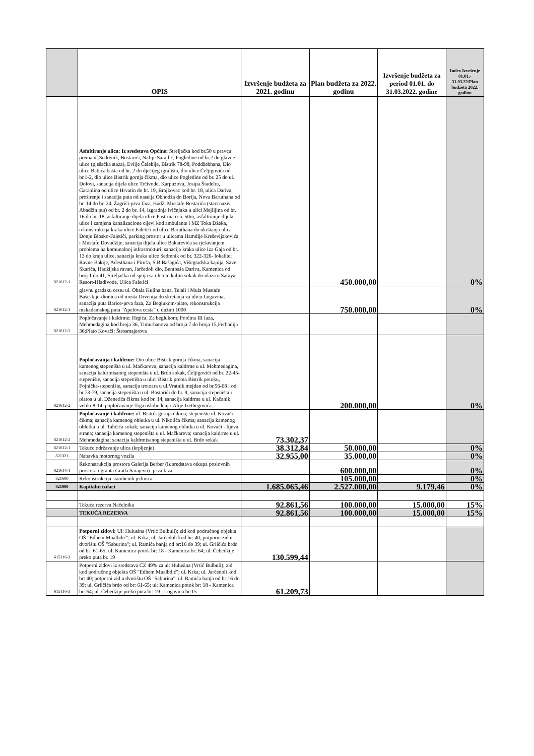| | OPIS | Izvršenje budžeta za 2021. godinu | Plan budžeta za 2022. godinu | Izvršenje budžeta za period 01.01. do 31.03.2022. godine | Index Izvršenje 01.01.- 31.03.22/Plan budžeta 2022. godinu |
| --- | --- | --- | --- | --- | --- |
| 821612-1 | Asfaltiranje ulica: Iz sredstava Općine: Streljačka kod br.50 u pravcu prema ul.Sedrenik, Bostarići, Nafije Sarajlić, Pogledine od br.2 do glavne ulice (pješačka staza), Evlije Čelebije, Bistrik 78-98, Poddžebhana, Dio ulice Babića bašta od br. 2 do dječijeg igrališta, dio ulice Čeljigovići od br.1-2, dio ulice Bistrik gornja čikma, dio ulice Pogledine od br. 25 do ul. Dolovi, sanacija dijela ulice Trčivode, Karpuzova, Josipa Štadelra, Garaplina od ulice Hrvatin do br. 19, Brajkovac kod br. 18, ulica Dariva, proširenje i sanacija puta od naselja Obhodža do Borija, Nova Baruthana od br. 14 do br. 24, Žagrići-prva faza, Hadži Mustafe Bostarića (stari naziv Abadžin put) od br. 2 do br. 14, izgradnja ivičnjaka u ulici Mejlijina od br. 16 do br. 18, asfaltiranje dijela ulice Pastrma cca. 50m, asfaltiranje dijela ulice i zamjena kanalizacione cijevi kod ambulante i MZ Toka Džeka, rekonstrukcija kraka ulice Faletići od ulice Baruthana do ukrštanja ulica Donje Biosko-Faletići, parking prostor u ulicama Hamdije Kreševljakovića i Mustafe Dovadžije, sanacija dijela ulice Bakarevića sa rješavanjem problema na komunalnoj infrastrukturi, sanacija kraka ulice Iza Gaja od br. 13 do kraja ulice, sanacija kraka ulice Sedrenik od br. 322-326- lokalitet Ravne Bakije, Adesthana i Piruša, S.B.Bašagića, Višegradska kapija, Save Skarića, Hadžijska ravan, Jarčedoli dio, Bentbaša Dariva, Kamenica od broj 1 do 41, Streljačka od spoja sa ulicom kaljin sokak do ulaza u Saraya Resort-Hladivode, Ulica Faletići | | 450.000,00 | | 0% |
| 821612-1 | glavnu gradsku cestu ul. Obala Kulina bana, Telali i Mula Mustafe Bašeskije-dionica od mosta Drvenija do skretanja za ulicu Logavina, sanacija puta Barice-prva faza, Za Beglukom-plato, rekonstrukcija makadamskog puta "Apelova cesta" u dužini 1000 | | 750.000,00 | | 0% |
| 821612-2 | Popločavanje i kaldrme: Hrgića; Za beglukom; Porčina III faza, Mehmedagina kod broja 36, Timurhanova od broja 7 do broja 15,Ferhadija 36;Plato Kovači; Štrosmajerova | | | | |
| 821612-2 | Popločavanja i kaldrme: Dio ulice Bistrik gornja čikma, sanacija kamenog stepeništa u ul. Mačkareva, sanacija kaldrme u ul. Mehmedagina, sanacija kaldrmisanog stepeništa u ul. Brdo sokak, Čeljigovići od br. 22-45-stepenište, sanacija stepeništa u ulici Bistrik prema Bistrik potoku, Fojnička-stepenište, sanacija trotoara u ul.Vratnik mejdan od br.56-68 i od br.73-79, sanacija stepeništa u ul. Bostarići do br. 9, sanacija stepeništa i platoa u ul. Dženetića čikma kod br. 14, sanacija kaldrme u ul. Kačanik veliki 8-14, popločavanje Trga oslobođenja-Alije Izetbegovića. | | 200.000,00 | | 0% |
| 821612-2 | Popločavanje i kaldrme: ul. Bistrik gornja čikma; stepenište ul. Kovači čikma; sanacija kamenog oblutka u ul. Nikolića čikma; sanacija kamenog oblutka u ul. Tahčića sokak; sanacija kamenog oblutka u ul. Kovači - lijeva strana; sanacija kamenog stepeništa u ul. Mačkareva; sanacija kaldrme u ul. Mehmedagina; sanacija kaldrmisanog stepeništa u ul. Brdo sokak | 73.302,37 | | | |
| 821612-1 | Tekuće održavanje ulica (krpljenje) | 38.312,84 | 50.000,00 | | 0% |
| 821321 | Nabavka motornog vozila | 32.955,00 | 35.000,00 | | 0% |
| 821614-1 | Rekonstrukcija prostora Galerija Berber (iz sredstava otkupa poslovnih prostora i granta Grada Sarajevo)- prva faza | | 600.000,00 | | 0% |
| 821600 | Rekonstrukcija stambenih jedinica | | 105.000,00 | | 0% |
| 821000 | Kapitalni izdaci | 1.685.065,46 | 2.527.000,00 | 9.179,46 | 0% |
| | Tekuća rezerva Načelnika | 92.861,56 | 100.000,00 | 15.000,00 | 15% |
| | TEKUĆA REZERVA | 92.861,56 | 100.000,00 | 15.000,00 | 15% |
| 615116-3 | Potporni zidovi: Ul: Hulusina (Vrtić Bulbuli); zid kod područnog objekta OŠ "Edhem Mualbdić"; ul. Krka; ul. Jarčedoli kod br: 40; potporni zid u dvorištu OŠ "Saburina"; ul. Ramića banja od br:16 do 39; ul. Grličića brdo od br: 61-65; ul: Kamenica potok br: 18 - Kamenica br: 64; ul. Čebedžije preko puta br. 19 | 130.599,44 | | | |
| 615116-3 | Potporni zidovi iz sredstava CZ 49% za ul: Hulusina (Vrtić Bulbuli); zid kod područnog objekta OŠ "Edhem Mualbdić"; ul. Krka; ul. Jarčedoli kod br: 40; potporni zid u dvorištu OŠ "Saburina"; ul. Ramića banja od br:16 do 39; ul. Grličića brdo od br: 61-65; ul: Kamenica potok br: 18 - Kamenica br: 64; ul. Čebedžije preko puta br: 19 ; Logavina br:15 | 61.209,73 | | | |